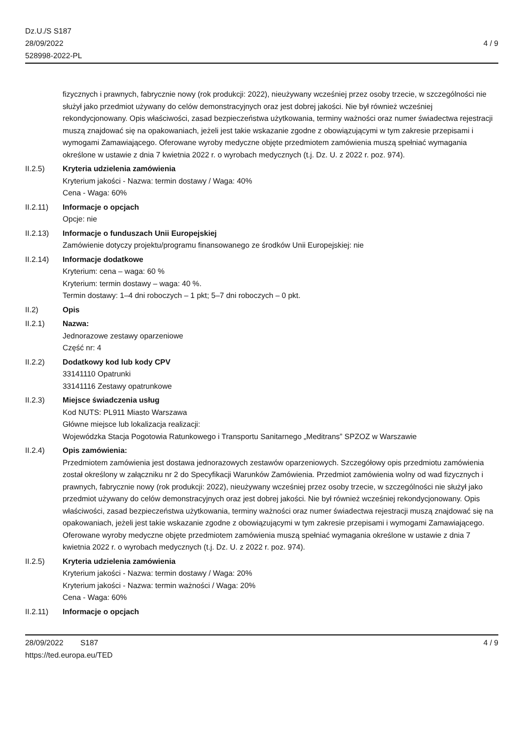Dz.U./S S187
28/09/2022
528998-2022-PL
4 / 9
fizycznych i prawnych, fabrycznie nowy (rok produkcji: 2022), nieużywany wcześniej przez osoby trzecie, w szczególności nie służył jako przedmiot używany do celów demonstracyjnych oraz jest dobrej jakości. Nie był również wcześniej rekondycjonowany. Opis właściwości, zasad bezpieczeństwa użytkowania, terminy ważności oraz numer świadectwa rejestracji muszą znajdować się na opakowaniach, jeżeli jest takie wskazanie zgodne z obowiązującymi w tym zakresie przepisami i wymogami Zamawiającego. Oferowane wyroby medyczne objęte przedmiotem zamówienia muszą spełniać wymagania określone w ustawie z dnia 7 kwietnia 2022 r. o wyrobach medycznych (t.j. Dz. U. z 2022 r. poz. 974).
II.2.5) Kryteria udzielenia zamówienia
Kryterium jakości - Nazwa: termin dostawy / Waga: 40%
Cena - Waga: 60%
II.2.11) Informacje o opcjach
Opcje: nie
II.2.13) Informacje o funduszach Unii Europejskiej
Zamówienie dotyczy projektu/programu finansowanego ze środków Unii Europejskiej: nie
II.2.14) Informacje dodatkowe
Kryterium: cena – waga: 60 %
Kryterium: termin dostawy – waga: 40 %.
Termin dostawy: 1–4 dni roboczych – 1 pkt; 5–7 dni roboczych – 0 pkt.
II.2) Opis
II.2.1) Nazwa:
Jednorazowe zestawy oparzeniowe
Część nr: 4
II.2.2) Dodatkowy kod lub kody CPV
33141110 Opatrunki
33141116 Zestawy opatrunkowe
II.2.3) Miejsce świadczenia usług
Kod NUTS: PL911 Miasto Warszawa
Główne miejsce lub lokalizacja realizacji:
Wojewódzka Stacja Pogotowia Ratunkowego i Transportu Sanitarnego „Meditrans” SPZOZ w Warszawie
II.2.4) Opis zamówienia:
Przedmiotem zamówienia jest dostawa jednorazowych zestawów oparzeniowych. Szczegółowy opis przedmiotu zamówienia został określony w załączniku nr 2 do Specyfikacji Warunków Zamówienia. Przedmiot zamówienia wolny od wad fizycznych i prawnych, fabrycznie nowy (rok produkcji: 2022), nieużywany wcześniej przez osoby trzecie, w szczególności nie służył jako przedmiot używany do celów demonstracyjnych oraz jest dobrej jakości. Nie był również wcześniej rekondycjonowany. Opis właściwości, zasad bezpieczeństwa użytkowania, terminy ważności oraz numer świadectwa rejestracji muszą znajdować się na opakowaniach, jeżeli jest takie wskazanie zgodne z obowiązującymi w tym zakresie przepisami i wymogami Zamawiającego. Oferowane wyroby medyczne objęte przedmiotem zamówienia muszą spełniać wymagania określone w ustawie z dnia 7 kwietnia 2022 r. o wyrobach medycznych (t.j. Dz. U. z 2022 r. poz. 974).
II.2.5) Kryteria udzielenia zamówienia
Kryterium jakości - Nazwa: termin dostawy / Waga: 20%
Kryterium jakości - Nazwa: termin ważności / Waga: 20%
Cena - Waga: 60%
II.2.11) Informacje o opcjach
28/09/2022 S187 4 / 9
https://ted.europa.eu/TED